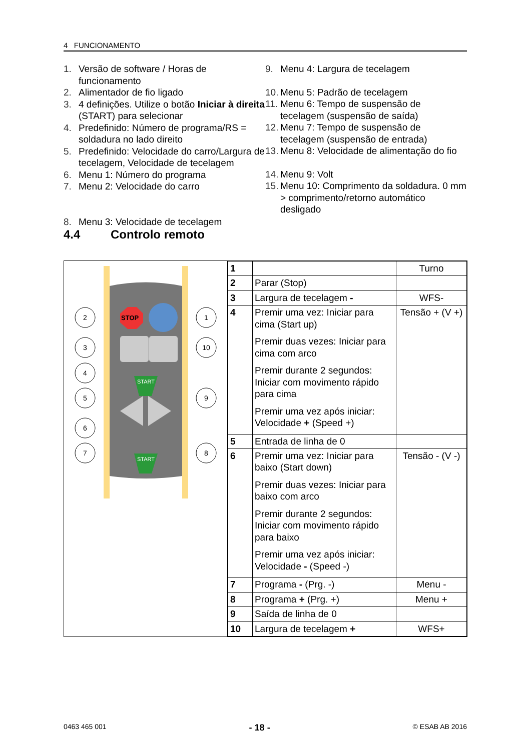4 FUNCIONAMENTO
1. Versão de software / Horas de funcionamento
2. Alimentador de fio ligado
3. 4 definições. Utilize o botão Iniciar à direita (START) para selecionar
4. Predefinido: Número de programa/RS = soldadura no lado direito
5. Predefinido: Velocidade do carro/Largura de tecelagem, Velocidade de tecelagem
6. Menu 1: Número do programa
7. Menu 2: Velocidade do carro
8. Menu 3: Velocidade de tecelagem
9. Menu 4: Largura de tecelagem
10. Menu 5: Padrão de tecelagem
11. Menu 6: Tempo de suspensão de tecelagem (suspensão de saída)
12. Menu 7: Tempo de suspensão de tecelagem (suspensão de entrada)
13. Menu 8: Velocidade de alimentação do fio
14. Menu 9: Volt
15. Menu 10: Comprimento da soldadura. 0 mm > comprimento/retorno automático desligado
4.4 Controlo remoto
STOP
START
START
2
1
3
10
4
5
9
6
7
8
| 1 | | Turno |
| 2 | Parar (Stop) | |
| 3 | Largura de tecelagem - | WFS- |
| 4 | Premir uma vez: Iniciar para cima (Start up) Premir duas vezes: Iniciar para cima com arco Premir durante 2 segundos: Iniciar com movimento rápido para cima Premir uma vez após iniciar: Velocidade + (Speed +) | Tensão + (V +) |
| 5 | Entrada de linha de 0 | |
| 6 | Premir uma vez: Iniciar para baixo (Start down) Premir duas vezes: Iniciar para baixo com arco Premir durante 2 segundos: Iniciar com movimento rápido para baixo Premir uma vez após iniciar: Velocidade - (Speed -) | Tensão - (V -) |
| 7 | Programa - (Prg. -) | Menu - |
| 8 | Programa + (Prg. +) | Menu + |
| 9 | Saída de linha de 0 | |
| 10 | Largura de tecelagem + | WFS+ |
0463 465 001 - 18 - © ESAB AB 2016